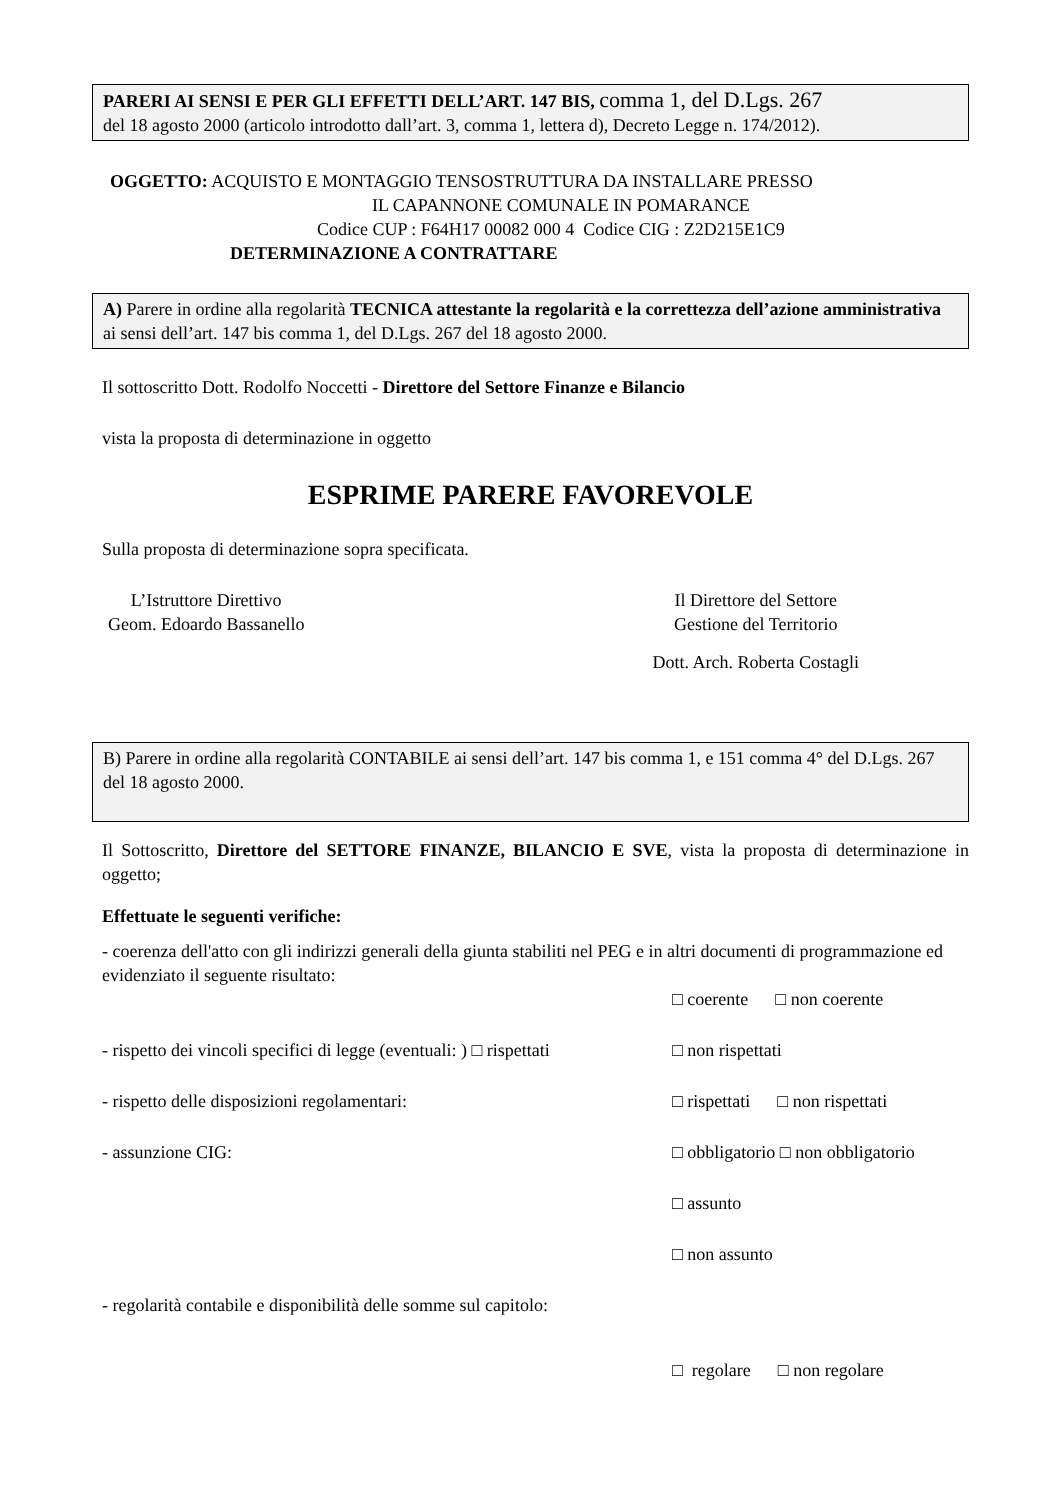PARERI AI SENSI E PER GLI EFFETTI DELL’ART. 147 BIS, comma 1, del D.Lgs. 267
del 18 agosto 2000 (articolo introdotto dall’art. 3, comma 1, lettera d), Decreto Legge n. 174/2012).
OGGETTO: ACQUISTO E MONTAGGIO TENSOSTRUTTURA DA INSTALLARE PRESSO
IL CAPANNONE COMUNALE IN POMARANCE
Codice CUP : F64H17 00082 000 4 Codice CIG : Z2D215E1C9
DETERMINAZIONE A CONTRATTARE
A) Parere in ordine alla regolarità TECNICA attestante la regolarità e la correttezza dell’azione amministrativa ai sensi dell’art. 147 bis comma 1, del D.Lgs. 267 del 18 agosto 2000.
Il sottoscritto Dott. Rodolfo Noccetti - Direttore del Settore Finanze e Bilancio
vista la proposta di determinazione in oggetto
ESPRIME PARERE FAVOREVOLE
Sulla proposta di determinazione sopra specificata.
L’Istruttore Direttivo
Geom. Edoardo Bassanello
Il Direttore del Settore
Gestione del Territorio
Dott. Arch. Roberta Costagli
B) Parere in ordine alla regolarità CONTABILE ai sensi dell’art. 147 bis comma 1, e 151 comma 4° del D.Lgs. 267 del 18 agosto 2000.
Il Sottoscritto, Direttore del SETTORE FINANZE, BILANCIO E SVE, vista la proposta di determinazione in oggetto;
Effettuate le seguenti verifiche:
- coerenza dell'atto con gli indirizzi generali della giunta stabiliti nel PEG e in altri documenti di programmazione ed evidenziato il seguente risultato:
□ coerente □ non coerente
- rispetto dei vincoli specifici di legge (eventuali: ) □ rispettati □ non rispettati
- rispetto delle disposizioni regolamentari: □ rispettati □ non rispettati
- assunzione CIG: □ obbligatorio □ non obbligatorio
□ assunto
□ non assunto
- regolarità contabile e disponibilità delle somme sul capitolo:
□ regolare □ non regolare